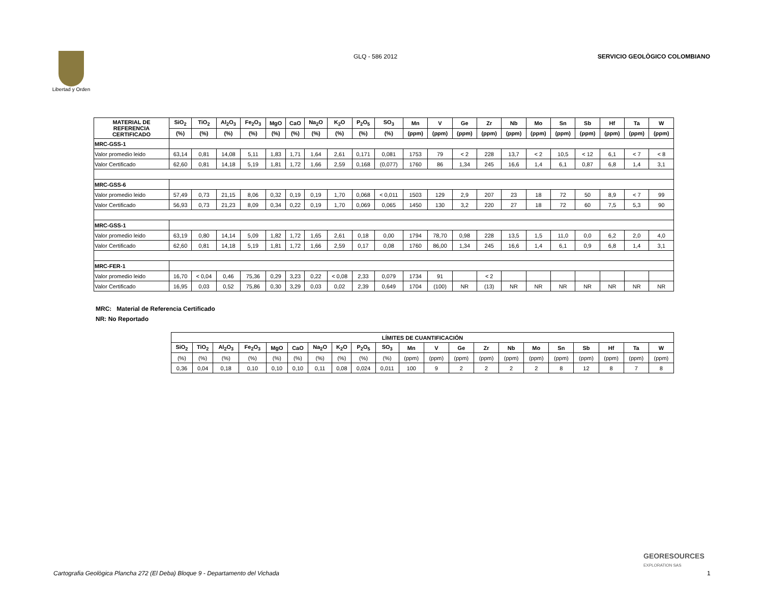Libertad y Orden
GLQ - 586 2012 SERVICIO GEOLÒGICO COLOMBIANO
| MATERIAL DE REFERENCIA CERTIFICADO | SiO<sub>2</sub> | TiO<sub>2</sub> | Al<sub>2</sub>O<sub>3</sub> | Fe<sub>2</sub>O<sub>3</sub> | MgO | CaO | Na<sub>2</sub>O | K<sub>2</sub>O | P<sub>2</sub>O<sub>5</sub> | SO<sub>3</sub> | Mn | V | Ge | Zr | Nb | Mo | Sn | Sb | Hf | Ta | W |
| --- | --- | --- | --- | --- | --- | --- | --- | --- | --- | --- | --- | --- | --- | --- | --- | --- | --- | --- | --- | --- | --- |
| | (%) | (%) | (%) | (%) | (%) | (%) | (%) | (%) | (%) | (%) | (ppm) | (ppm) | (ppm) | (ppm) | (ppm) | (ppm) | (ppm) | (ppm) | (ppm) | (ppm) | (ppm) |
| MRC-GSS-1 | | | | | | | | | | | | | | | | | | | | | |
| Valor promedio leido | 63,14 | 0,81 | 14,08 | 5,11 | 1,83 | 1,71 | 1,64 | 2,61 | 0,171 | 0,081 | 1753 | 79 | < 2 | 228 | 13,7 | < 2 | 10,5 | < 12 | 6,1 | < 7 | < 8 |
| Valor Certificado | 62,60 | 0,81 | 14,18 | 5,19 | 1,81 | 1,72 | 1,66 | 2,59 | 0,168 | (0,077) | 1760 | 86 | 1,34 | 245 | 16,6 | 1,4 | 6,1 | 0,87 | 6,8 | 1,4 | 3,1 |
| MRC-GSS-6 | | | | | | | | | | | | | | | | | | | | | |
| Valor promedio leido | 57,49 | 0,73 | 21,15 | 8,06 | 0,32 | 0,19 | 0,19 | 1,70 | 0,068 | < 0,011 | 1503 | 129 | 2,9 | 207 | 23 | 18 | 72 | 50 | 8,9 | < 7 | 99 |
| Valor Certificado | 56,93 | 0,73 | 21,23 | 8,09 | 0,34 | 0,22 | 0,19 | 1,70 | 0,069 | 0,065 | 1450 | 130 | 3,2 | 220 | 27 | 18 | 72 | 60 | 7,5 | 5,3 | 90 |
| MRC-GSS-1 | | | | | | | | | | | | | | | | | | | | | |
| Valor promedio leido | 63,19 | 0,80 | 14,14 | 5,09 | 1,82 | 1,72 | 1,65 | 2,61 | 0,18 | 0,00 | 1794 | 78,70 | 0,98 | 228 | 13,5 | 1,5 | 11,0 | 0,0 | 6,2 | 2,0 | 4,0 |
| Valor Certificado | 62,60 | 0,81 | 14,18 | 5,19 | 1,81 | 1,72 | 1,66 | 2,59 | 0,17 | 0,08 | 1760 | 86,00 | 1,34 | 245 | 16,6 | 1,4 | 6,1 | 0,9 | 6,8 | 1,4 | 3,1 |
| MRC-FER-1 | | | | | | | | | | | | | | | | | | | | | |
| Valor promedio leido | 16,70 | < 0,04 | 0,46 | 75,36 | 0,29 | 3,23 | 0,22 | < 0,08 | 2,33 | 0,079 | 1734 | 91 | | < 2 | | | | | | | |
| Valor Certificado | 16,95 | 0,03 | 0,52 | 75,86 | 0,30 | 3,29 | 0,03 | 0,02 | 2,39 | 0,649 | 1704 | (100) | NR | (13) | NR | NR | NR | NR | NR | NR | NR |
MRC: Material de Referencia Certificado
NR: No Reportado
| LÍMITES DE CUANTIFICACIÓN | | | | | | | | | | | | | | | | | | | | |
| --- | --- | --- | --- | --- | --- | --- | --- | --- | --- | --- | --- | --- | --- | --- | --- | --- | --- | --- | --- | --- |
| SiO<sub>2</sub> | TiO<sub>2</sub> | Al<sub>2</sub>O<sub>3</sub> | Fe<sub>2</sub>O<sub>3</sub> | MgO | CaO | Na<sub>2</sub>O | K<sub>2</sub>O | P<sub>2</sub>O<sub>5</sub> | SO<sub>3</sub> | Mn | V | Ge | Zr | Nb | Mo | Sn | Sb | Hf | Ta | W |
| (%) | (%) | (%) | (%) | (%) | (%) | (%) | (%) | (%) | (%) | (ppm) | (ppm) | (ppm) | (ppm) | (ppm) | (ppm) | (ppm) | (ppm) | (ppm) | (ppm) | (ppm) |
| 0,36 | 0,04 | 0,18 | 0,10 | 0,10 | 0,10 | 0,11 | 0,08 | 0,024 | 0,011 | 100 | 9 | 2 | 2 | 2 | 2 | 8 | 12 | 8 | 7 | 8 |
GEORESOURCES
EXPLORATION SAS
Cartografia Geològica Plancha 272 (El Deba) Bloque 9 - Departamento del Vichada
1